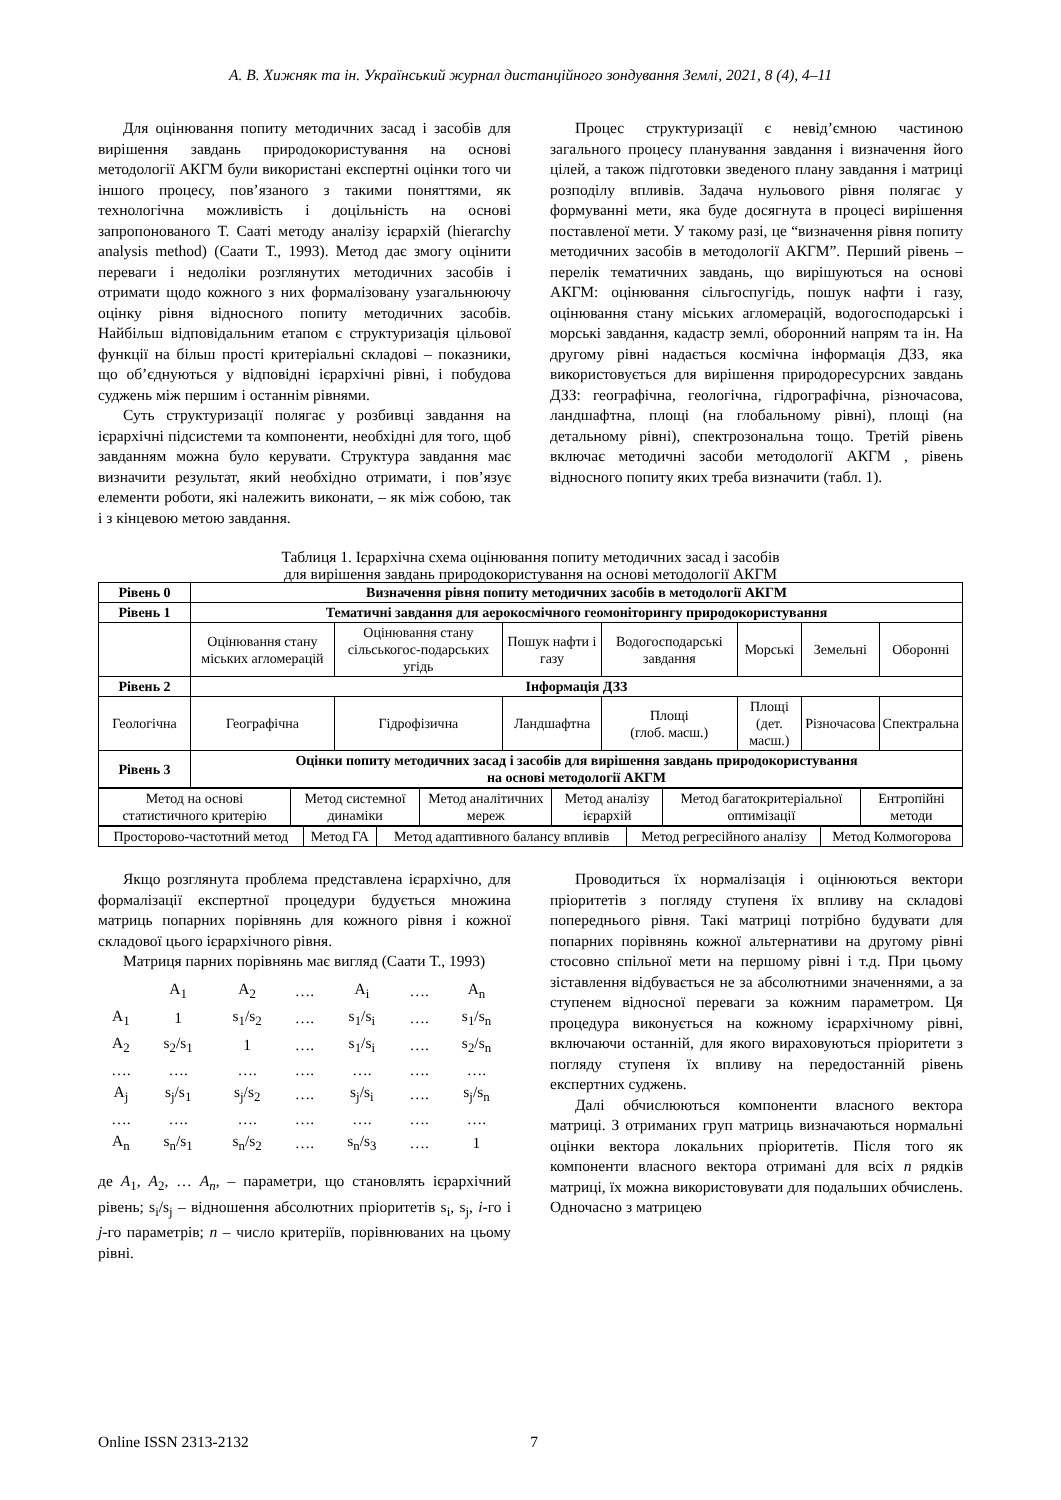А. В. Хижняк та ін. Український журнал дистанційного зондування Землі, 2021, 8 (4), 4–11
Для оцінювання попиту методичних засад і засобів для вирішення завдань природокористування на основі методології АКГМ були використані експертні оцінки того чи іншого процесу, пов’язаного з такими поняттями, як технологічна можливість і доцільність на основі запропонованого Т. Сааті методу аналізу ієрархій (hierarchy analysis method) (Саати Т., 1993). Метод дає змогу оцінити переваги і недоліки розглянутих методичних засобів і отримати щодо кожного з них формалізовану узагальнюючу оцінку рівня відносного попиту методичних засобів. Найбільш відповідальним етапом є структуризація цільової функції на більш прості критеріальні складові – показники, що об’єднуються у відповідні ієрархічні рівні, і побудова суджень між першим і останнім рівнями.
Суть структуризації полягає у розбивці завдання на ієрархічні підсистеми та компоненти, необхідні для того, щоб завданням можна було керувати. Структура завдання має визначити результат, який необхідно отримати, і пов’язує елементи роботи, які належить виконати, – як між собою, так і з кінцевою метою завдання.
Процес структуризації є невід’ємною частиною загального процесу планування завдання і визначення його цілей, а також підготовки зведеного плану завдання і матриці розподілу впливів. Задача нульового рівня полягає у формуванні мети, яка буде досягнута в процесі вирішення поставленої мети. У такому разі, це “визначення рівня попиту методичних засобів в методології АКГМ”. Перший рівень – перелік тематичних завдань, що вирішуються на основі АКГМ: оцінювання сільгоспугідь, пошук нафти і газу, оцінювання стану міських агломерацій, водогосподарські і морські завдання, кадастр землі, оборонний напрям та ін. На другому рівні надається космічна інформація ДЗЗ, яка використовується для вирішення природоресурсних завдань ДЗЗ: географічна, геологічна, гідрографічна, різночасова, ландшафтна, площі (на глобальному рівні), площі (на детальному рівні), спектрозональна тощо. Третій рівень включає методичні засоби методології АКГМ , рівень відносного попиту яких треба визначити (табл. 1).
Таблиця 1. Ієрархічна схема оцінювання попиту методичних засад і засобів
для вирішення завдань природокористування на основі методології АКГМ
| Рівень 0 | Визначення рівня попиту методичних засобів в методології АКГМ | | | | | | |
| Рівень 1 | Тематичні завдання для аерокосмічного геомоніторингу природокористування | | | | | | |
| | Оцінювання стану міських агломерацій | Оцінювання стану сільськогос-подарських угідь | Пошук нафти і газу | Водогосподарські завдання | Морські | Земельні | Оборонні |
| Рівень 2 | Інформація ДЗЗ | | | | | | |
| Геологічна | Географічна | Гідрофізична | Ландшафтна | Площі (глоб. масш.) | Площі (дет. масш.) | Різночасова | Спектральна |
| Рівень 3 | Оцінки попиту методичних засад і засобів для вирішення завдань природокористування на основі методології АКГМ | | | | | | |
| Метод на основі статистичного критерію | Метод системної динаміки | Метод аналітичних мереж | Метод аналізу ієрархій | Метод багатокритеріальної оптимізації | Ентропійні методи |
| Просторово-частотний метод | Метод ГА | Метод адаптивного балансу впливів | Метод регресійного аналізу | Метод Колмогорова |
Якщо розглянута проблема представлена ієрархічно, для формалізації експертної процедури будується множина матриць попарних порівнянь для кожного рівня і кожної складової цього ієрархічного рівня.
Матриця парних порівнянь має вигляд (Саати Т., 1993)
| | A<sub>1</sub> | A<sub>2</sub> | …. | A<sub>i</sub> | …. | A<sub>n</sub> |
| A<sub>1</sub> | 1 | s<sub>1</sub>/s<sub>2</sub> | …. | s<sub>1</sub>/s<sub>i</sub> | …. | s<sub>1</sub>/s<sub>n</sub> |
| A<sub>2</sub> | s<sub>2</sub>/s<sub>1</sub> | 1 | …. | s<sub>1</sub>/s<sub>i</sub> | …. | s<sub>2</sub>/s<sub>n</sub> |
| …. | …. | …. | …. | …. | …. | …. |
| A<sub>j</sub> | s<sub>j</sub>/s<sub>1</sub> | s<sub>j</sub>/s<sub>2</sub> | …. | s<sub>j</sub>/s<sub>i</sub> | …. | s<sub>j</sub>/s<sub>n</sub> |
| …. | …. | …. | …. | …. | …. | …. |
| A<sub>n</sub> | s<sub>n</sub>/s<sub>1</sub> | s<sub>n</sub>/s<sub>2</sub> | …. | s<sub>n</sub>/s<sub>3</sub> | …. | 1 |
де A<sub>1</sub>, A<sub>2</sub>, … A<sub>n</sub>, – параметри, що становлять ієрархічний рівень; s<sub>i</sub>/s<sub>j</sub> – відношення абсолютних пріоритетів s<sub>i</sub>, s<sub>j</sub>, i-го і j-го параметрів; n – число критеріїв, порівнюваних на цьому рівні.
Проводиться їх нормалізація і оцінюються вектори пріоритетів з погляду ступеня їх впливу на складові попереднього рівня. Такі матриці потрібно будувати для попарних порівнянь кожної альтернативи на другому рівні стосовно спільної мети на першому рівні і т.д. При цьому зіставлення відбувається не за абсолютними значеннями, а за ступенем відносної переваги за кожним параметром. Ця процедура виконується на кожному ієрархічному рівні, включаючи останній, для якого вираховуються пріоритети з погляду ступеня їх впливу на передостанній рівень експертних суджень.
Далі обчислюються компоненти власного вектора матриці. З отриманих груп матриць визначаються нормальні оцінки вектора локальних пріоритетів. Після того як компоненти власного вектора отримані для всіх n рядків матриці, їх можна використовувати для подальших обчислень. Одночасно з матрицею
Online ISSN 2313-2132 7